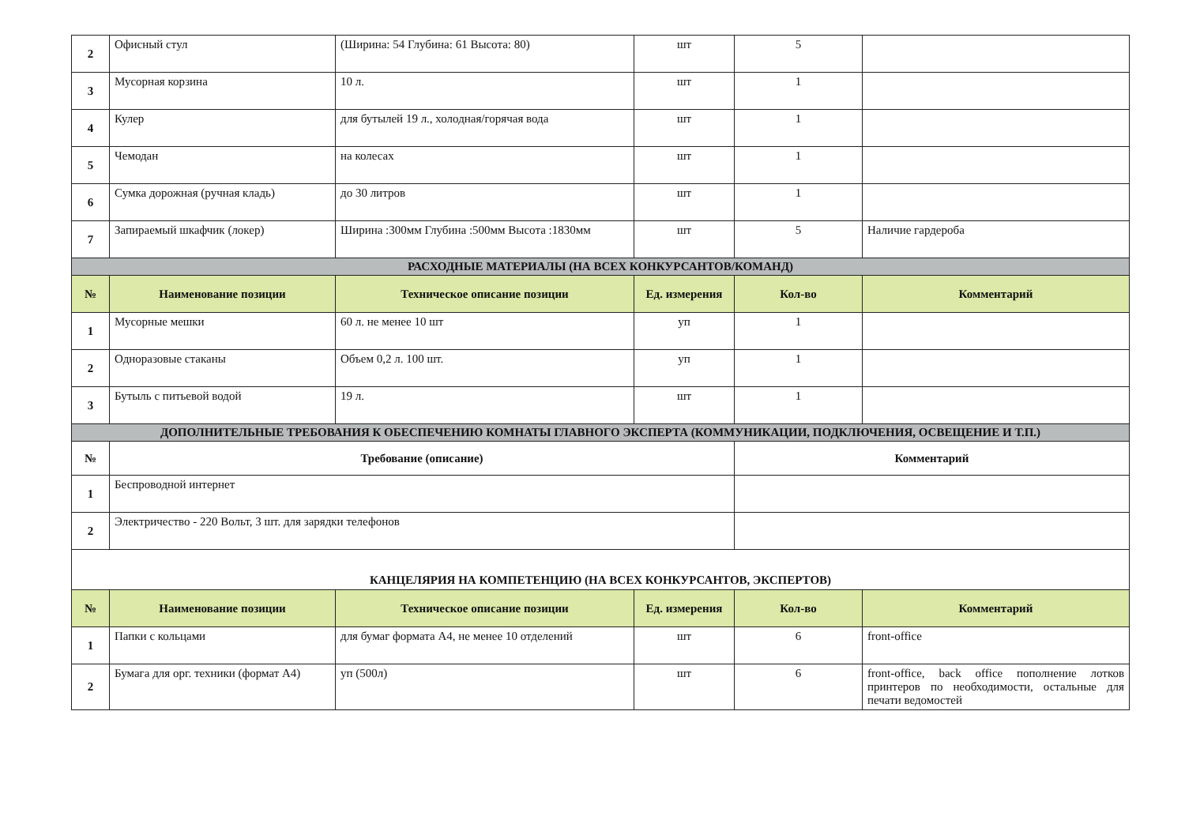| 2 | Офисный стул | (Ширина: 54 Глубина: 61 Высота: 80) | шт | 5 | |
| 3 | Мусорная корзина | 10 л. | шт | 1 | |
| 4 | Кулер | для бутылей 19 л., холодная/горячая вода | шт | 1 | |
| 5 | Чемодан | на колесах | шт | 1 | |
| 6 | Сумка дорожная (ручная кладь) | до 30 литров | шт | 1 | |
| 7 | Запираемый шкафчик (локер) | Ширина :300мм Глубина :500мм Высота :1830мм | шт | 5 | Наличие гардероба |
| РАСХОДНЫЕ МАТЕРИАЛЫ (НА ВСЕХ КОНКУРСАНТОВ/КОМАНД) | | | | | |
| № | Наименование позиции | Техническое описание позиции | Ед. измерения | Кол-во | Комментарий |
| 1 | Мусорные мешки | 60 л. не менее 10 шт | уп | 1 | |
| 2 | Одноразовые стаканы | Объем 0,2 л. 100 шт. | уп | 1 | |
| 3 | Бутыль с питьевой водой | 19 л. | шт | 1 | |
| ДОПОЛНИТЕЛЬНЫЕ ТРЕБОВАНИЯ К ОБЕСПЕЧЕНИЮ КОМНАТЫ ГЛАВНОГО ЭКСПЕРТА (КОММУНИКАЦИИ, ПОДКЛЮЧЕНИЯ, ОСВЕЩЕНИЕ И Т.П.) | | | | | |
| № | Требование (описание) | | | Комментарий | |
| 1 | Беспроводной интернет | | | | |
| 2 | Электричество - 220 Вольт, 3 шт. для зарядки телефонов | | | | |
| КАНЦЕЛЯРИЯ НА КОМПЕТЕНЦИЮ (НА ВСЕХ КОНКУРСАНТОВ, ЭКСПЕРТОВ) | | | | | |
| № | Наименование позиции | Техническое описание позиции | Ед. измерения | Кол-во | Комментарий |
| 1 | Папки с кольцами | для бумаг формата А4, не менее 10 отделений | шт | 6 | front-office |
| 2 | Бумага для орг. техники (формат А4) | уп (500л) | шт | 6 | front-office, back office пополнение лотков принтеров по необходимости, остальные для печати ведомостей |